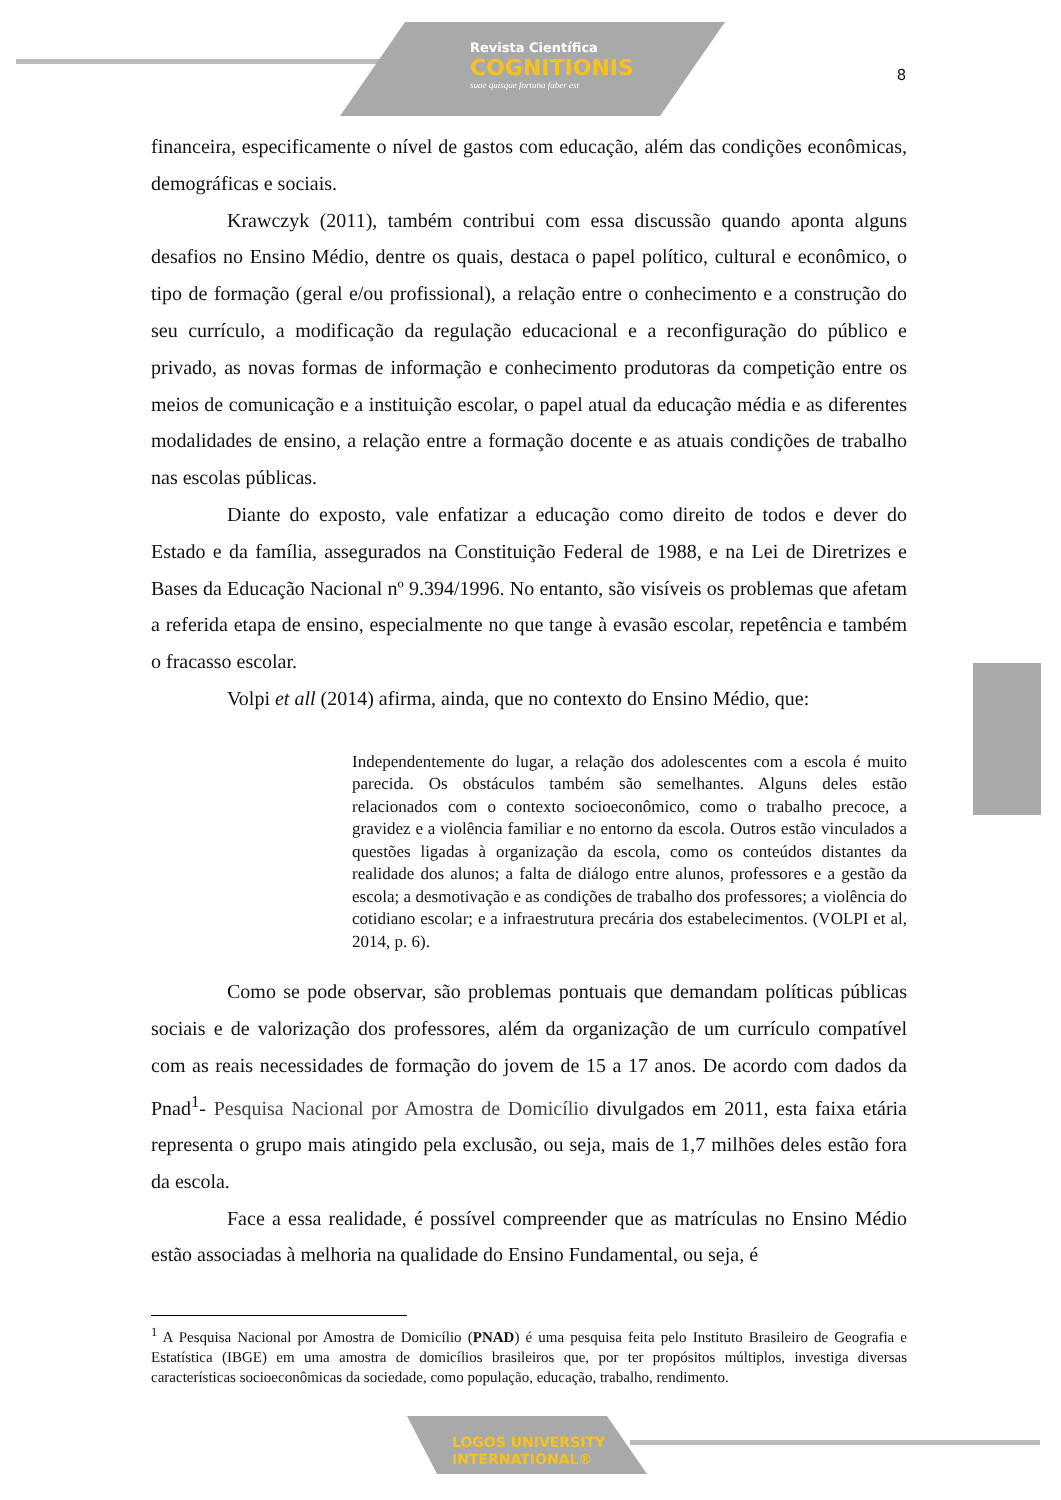Revista Científica
COGNITIONIS
suae quisque fortuna faber est
8
financeira, especificamente o nível de gastos com educação, além das condições econômicas, demográficas e sociais.
Krawczyk (2011), também contribui com essa discussão quando aponta alguns desafios no Ensino Médio, dentre os quais, destaca o papel político, cultural e econômico, o tipo de formação (geral e/ou profissional), a relação entre o conhecimento e a construção do seu currículo, a modificação da regulação educacional e a reconfiguração do público e privado, as novas formas de informação e conhecimento produtoras da competição entre os meios de comunicação e a instituição escolar, o papel atual da educação média e as diferentes modalidades de ensino, a relação entre a formação docente e as atuais condições de trabalho nas escolas públicas.
Diante do exposto, vale enfatizar a educação como direito de todos e dever do Estado e da família, assegurados na Constituição Federal de 1988, e na Lei de Diretrizes e Bases da Educação Nacional nº 9.394/1996. No entanto, são visíveis os problemas que afetam a referida etapa de ensino, especialmente no que tange à evasão escolar, repetência e também o fracasso escolar.
Volpi et all (2014) afirma, ainda, que no contexto do Ensino Médio, que:
Independentemente do lugar, a relação dos adolescentes com a escola é muito parecida. Os obstáculos também são semelhantes. Alguns deles estão relacionados com o contexto socioeconômico, como o trabalho precoce, a gravidez e a violência familiar e no entorno da escola. Outros estão vinculados a questões ligadas à organização da escola, como os conteúdos distantes da realidade dos alunos; a falta de diálogo entre alunos, professores e a gestão da escola; a desmotivação e as condições de trabalho dos professores; a violência do cotidiano escolar; e a infraestrutura precária dos estabelecimentos. (VOLPI et al, 2014, p. 6).
Como se pode observar, são problemas pontuais que demandam políticas públicas sociais e de valorização dos professores, além da organização de um currículo compatível com as reais necessidades de formação do jovem de 15 a 17 anos. De acordo com dados da Pnad<sup>1</sup>- Pesquisa Nacional por Amostra de Domicílio divulgados em 2011, esta faixa etária representa o grupo mais atingido pela exclusão, ou seja, mais de 1,7 milhões deles estão fora da escola.
Face a essa realidade, é possível compreender que as matrículas no Ensino Médio estão associadas à melhoria na qualidade do Ensino Fundamental, ou seja, é
<sup>1</sup> A Pesquisa Nacional por Amostra de Domicílio (PNAD) é uma pesquisa feita pelo Instituto Brasileiro de Geografia e Estatística (IBGE) em uma amostra de domicílios brasileiros que, por ter propósitos múltiplos, investiga diversas características socioeconômicas da sociedade, como população, educação, trabalho, rendimento.
LOGOS UNIVERSITY
INTERNATIONAL®